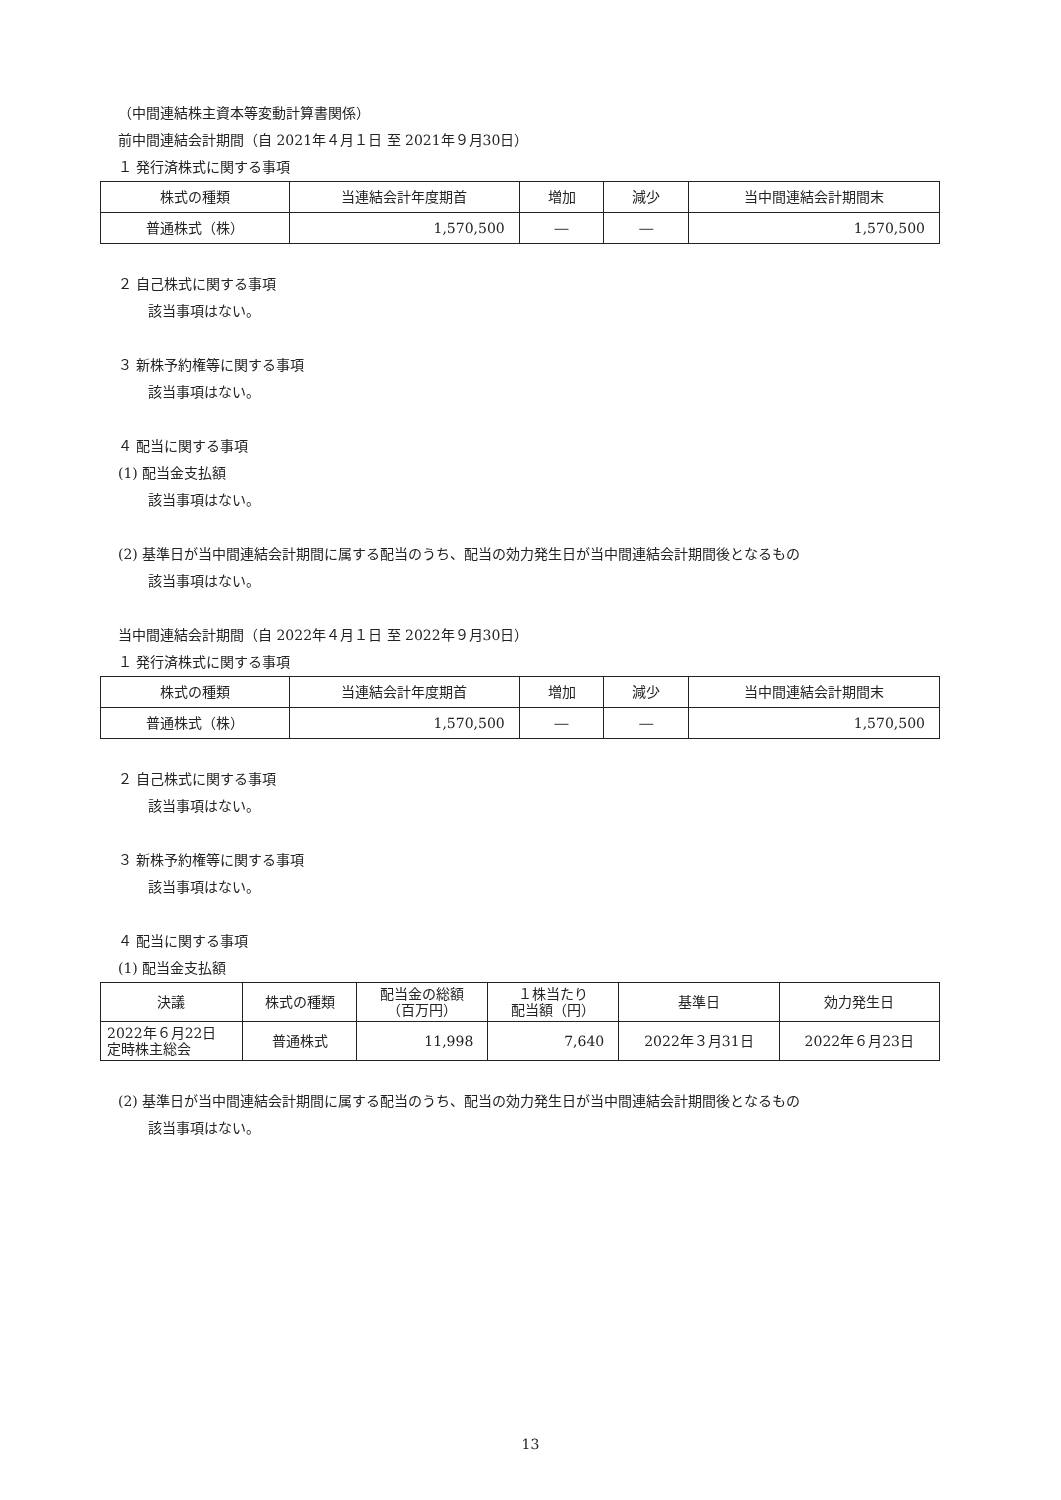（中間連結株主資本等変動計算書関係）
前中間連結会計期間（自 2021年４月１日 至 2021年９月30日）
１ 発行済株式に関する事項
| 株式の種類 | 当連結会計年度期首 | 増加 | 減少 | 当中間連結会計期間末 |
| --- | --- | --- | --- | --- |
| 普通株式（株） | 1,570,500 | ― | ― | 1,570,500 |
２ 自己株式に関する事項
該当事項はない。
３ 新株予約権等に関する事項
該当事項はない。
４ 配当に関する事項
(1) 配当金支払額
該当事項はない。
(2) 基準日が当中間連結会計期間に属する配当のうち、配当の効力発生日が当中間連結会計期間後となるもの
該当事項はない。
当中間連結会計期間（自 2022年４月１日 至 2022年９月30日）
１ 発行済株式に関する事項
| 株式の種類 | 当連結会計年度期首 | 増加 | 減少 | 当中間連結会計期間末 |
| --- | --- | --- | --- | --- |
| 普通株式（株） | 1,570,500 | ― | ― | 1,570,500 |
２ 自己株式に関する事項
該当事項はない。
３ 新株予約権等に関する事項
該当事項はない。
４ 配当に関する事項
(1) 配当金支払額
| 決議 | 株式の種類 | 配当金の総額 （百万円） | １株当たり 配当額（円） | 基準日 | 効力発生日 |
| --- | --- | --- | --- | --- | --- |
| 2022年６月22日 定時株主総会 | 普通株式 | 11,998 | 7,640 | 2022年３月31日 | 2022年６月23日 |
(2) 基準日が当中間連結会計期間に属する配当のうち、配当の効力発生日が当中間連結会計期間後となるもの
該当事項はない。
13